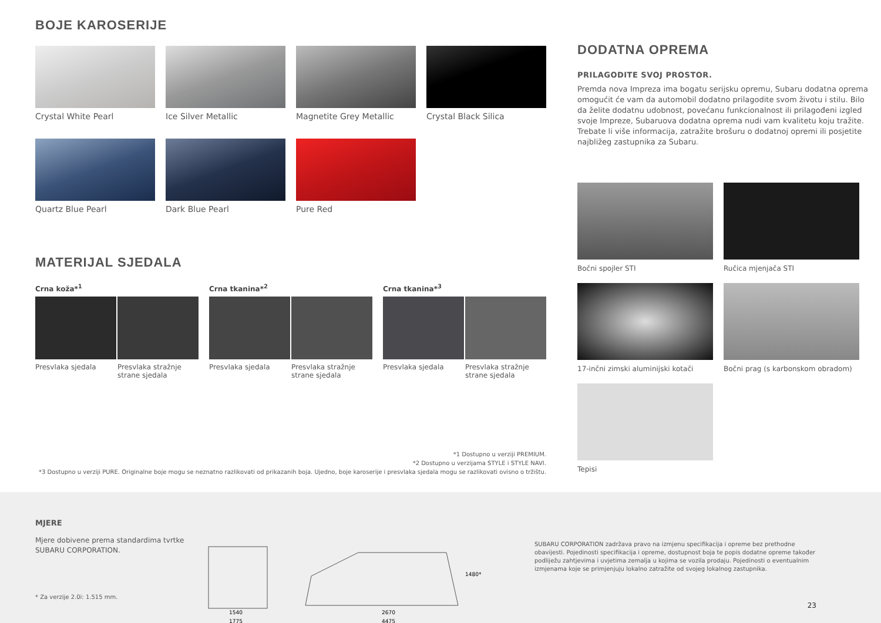BOJE KAROSERIJE
Crystal White Pearl
Ice Silver Metallic
Magnetite Grey Metallic
Crystal Black Silica
Quartz Blue Pearl
Dark Blue Pearl
Pure Red
MATERIJAL SJEDALA
Crna koža*<sup>1</sup>
Presvlaka sjedala Presvlaka stražnje strane sjedala
Crna tkanina*<sup>2</sup>
Presvlaka sjedala Presvlaka stražnje strane sjedala
Crna tkanina*<sup>3</sup>
Presvlaka sjedala Presvlaka stražnje strane sjedala
*1 Dostupno u verziji PREMIUM.
*2 Dostupno u verzijama STYLE i STYLE NAVI.
*3 Dostupno u verziji PURE. Originalne boje mogu se neznatno razlikovati od prikazanih boja. Ujedno, boje karoserije i presvlaka sjedala mogu se razlikovati ovisno o tržištu.
DODATNA OPREMA
PRILAGODITE SVOJ PROSTOR.
Premda nova Impreza ima bogatu serijsku opremu, Subaru dodatna oprema omogućit će vam da automobil dodatno prilagodite svom životu i stilu. Bilo da želite dodatnu udobnost, povećanu funkcionalnost ili prilagođeni izgled svoje Impreze, Subaruova dodatna oprema nudi vam kvalitetu koju tražite. Trebate li više informacija, zatražite brošuru o dodatnoj opremi ili posjetite najbližeg zastupnika za Subaru.
Bočni spojler STI
Ručica mjenjača STI
17-inčni zimski aluminijski kotači
Bočni prag (s karbonskom obradom)
Tepisi
MJERE
Mjere dobivene prema standardima tvrtke SUBARU CORPORATION.
* Za verzije 2.0i: 1.515 mm.
1540
1775
2670
4475
1480*
SUBARU CORPORATION zadržava pravo na izmjenu specifikacija i opreme bez prethodne obavijesti. Pojedinosti specifikacija i opreme, dostupnost boja te popis dodatne opreme također podliježu zahtjevima i uvjetima zemalja u kojima se vozila prodaju. Pojedinosti o eventualnim izmjenama koje se primjenjuju lokalno zatražite od svojeg lokalnog zastupnika.
23